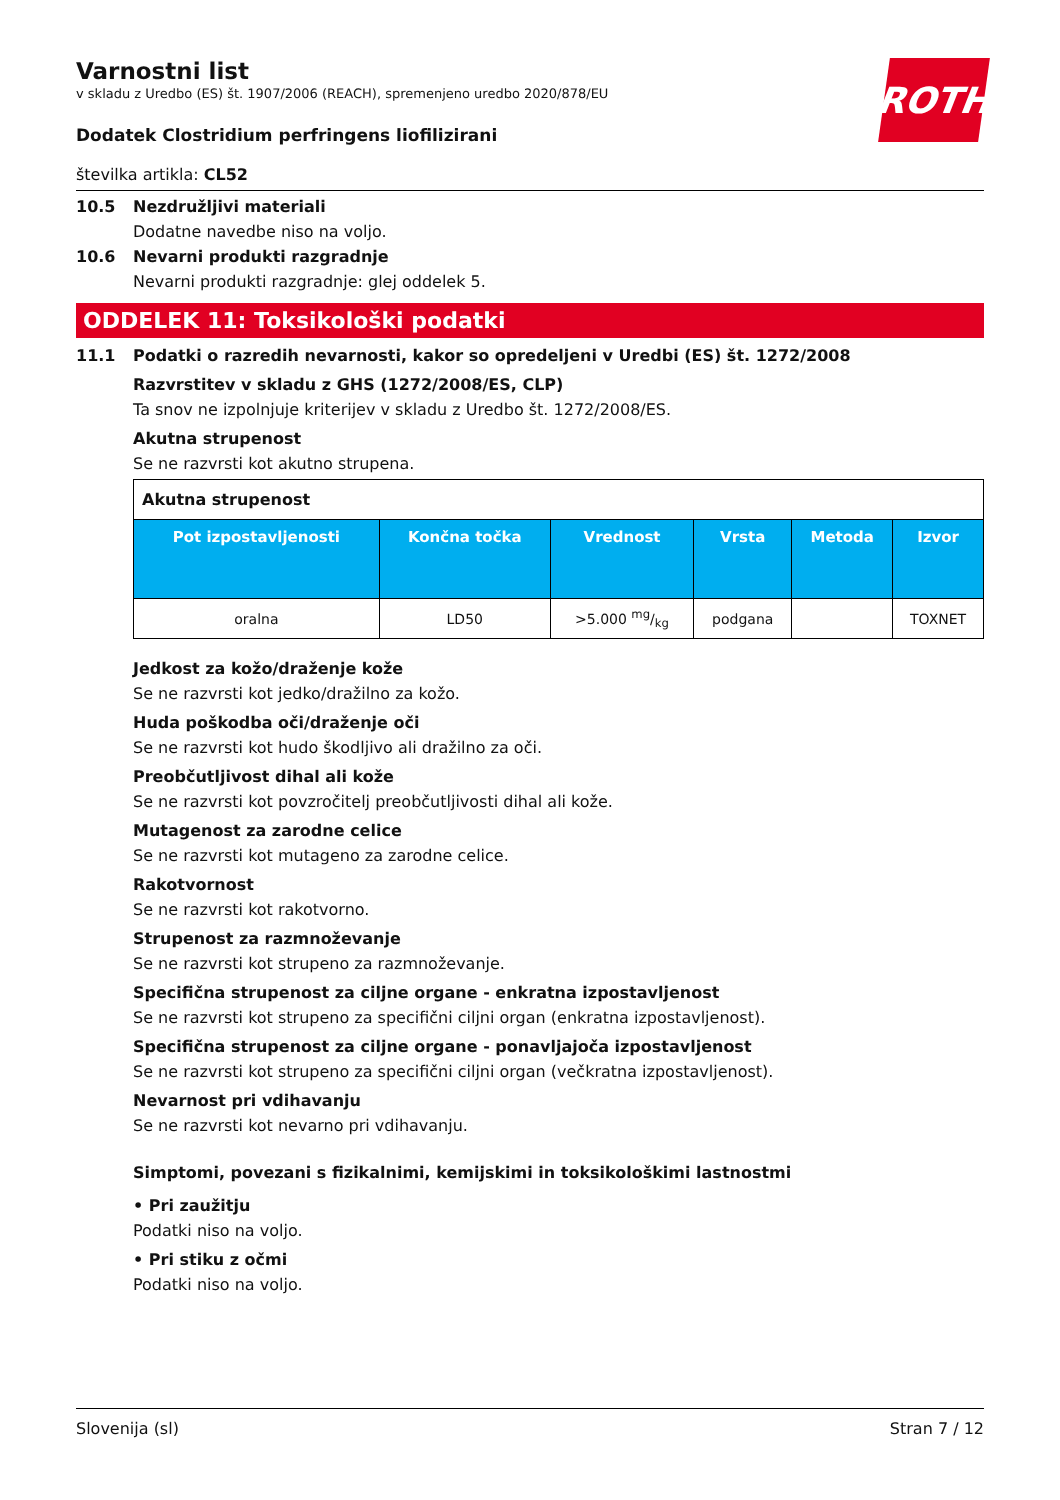ROTH
Varnostni list
v skladu z Uredbo (ES) št. 1907/2006 (REACH), spremenjeno uredbo 2020/878/EU
Dodatek Clostridium perfringens liofilizirani
številka artikla: CL52
10.5 Nezdružljivi materiali
Dodatne navedbe niso na voljo.
10.6 Nevarni produkti razgradnje
Nevarni produkti razgradnje: glej oddelek 5.
ODDELEK 11: Toksikološki podatki
11.1 Podatki o razredih nevarnosti, kakor so opredeljeni v Uredbi (ES) št. 1272/2008
Razvrstitev v skladu z GHS (1272/2008/ES, CLP)
Ta snov ne izpolnjuje kriterijev v skladu z Uredbo št. 1272/2008/ES.
Akutna strupenost
Se ne razvrsti kot akutno strupena.
| Akutna strupenost | | | | | |
| Pot izpostavljenosti | Končna točka | Vrednost | Vrsta | Metoda | Izvor |
| oralna | LD50 | >5.000 mg/kg | podgana | | TOXNET |
Jedkost za kožo/draženje kože
Se ne razvrsti kot jedko/dražilno za kožo.
Huda poškodba oči/draženje oči
Se ne razvrsti kot hudo škodljivo ali dražilno za oči.
Preobčutljivost dihal ali kože
Se ne razvrsti kot povzročitelj preobčutljivosti dihal ali kože.
Mutagenost za zarodne celice
Se ne razvrsti kot mutageno za zarodne celice.
Rakotvornost
Se ne razvrsti kot rakotvorno.
Strupenost za razmnoževanje
Se ne razvrsti kot strupeno za razmnoževanje.
Specifična strupenost za ciljne organe - enkratna izpostavljenost
Se ne razvrsti kot strupeno za specifični ciljni organ (enkratna izpostavljenost).
Specifična strupenost za ciljne organe - ponavljajoča izpostavljenost
Se ne razvrsti kot strupeno za specifični ciljni organ (večkratna izpostavljenost).
Nevarnost pri vdihavanju
Se ne razvrsti kot nevarno pri vdihavanju.
Simptomi, povezani s fizikalnimi, kemijskimi in toksikološkimi lastnostmi
• Pri zaužitju
Podatki niso na voljo.
• Pri stiku z očmi
Podatki niso na voljo.
Slovenija (sl) Stran 7 / 12